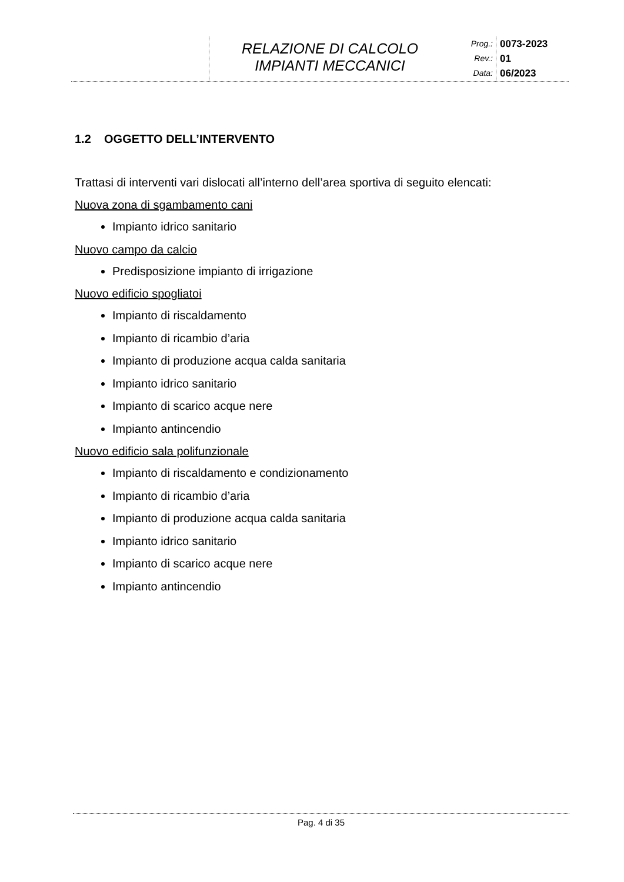RELAZIONE DI CALCOLO
IMPIANTI MECCANICI
Prog.:
Rev.:
Data:
0073-2023
01
06/2023
1.2 OGGETTO DELL’INTERVENTO
Trattasi di interventi vari dislocati all’interno dell’area sportiva di seguito elencati:
Nuova zona di sgambamento cani
Impianto idrico sanitario
Nuovo campo da calcio
Predisposizione impianto di irrigazione
Nuovo edificio spogliatoi
Impianto di riscaldamento
Impianto di ricambio d’aria
Impianto di produzione acqua calda sanitaria
Impianto idrico sanitario
Impianto di scarico acque nere
Impianto antincendio
Nuovo edificio sala polifunzionale
Impianto di riscaldamento e condizionamento
Impianto di ricambio d’aria
Impianto di produzione acqua calda sanitaria
Impianto idrico sanitario
Impianto di scarico acque nere
Impianto antincendio
Pag. 4 di 35